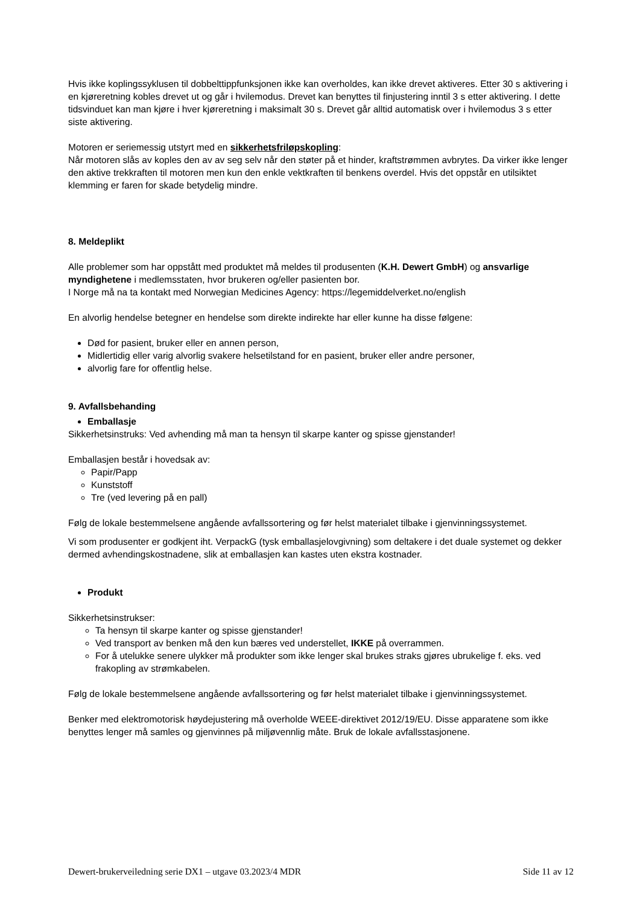Hvis ikke koplingssyklusen til dobbelttippfunksjonen ikke kan overholdes, kan ikke drevet aktiveres. Etter 30 s aktivering i en kjøreretning kobles drevet ut og går i hvilemodus. Drevet kan benyttes til finjustering inntil 3 s etter aktivering. I dette tidsvinduet kan man kjøre i hver kjøreretning i maksimalt 30 s. Drevet går alltid automatisk over i hvilemodus 3 s etter siste aktivering.
Motoren er seriemessig utstyrt med en sikkerhetsfriløpskopling:
Når motoren slås av koples den av av seg selv når den støter på et hinder, kraftstrømmen avbrytes. Da virker ikke lenger den aktive trekkraften til motoren men kun den enkle vektkraften til benkens overdel. Hvis det oppstår en utilsiktet klemming er faren for skade betydelig mindre.
8. Meldeplikt
Alle problemer som har oppstått med produktet må meldes til produsenten (K.H. Dewert GmbH) og ansvarlige myndighetene i medlemsstaten, hvor brukeren og/eller pasienten bor.
I Norge må na ta kontakt med Norwegian Medicines Agency: https://legemiddelverket.no/english
En alvorlig hendelse betegner en hendelse som direkte indirekte har eller kunne ha disse følgene:
Død for pasient, bruker eller en annen person,
Midlertidig eller varig alvorlig svakere helsetilstand for en pasient, bruker eller andre personer,
alvorlig fare for offentlig helse.
9. Avfallsbehanding
Emballasje
Sikkerhetsinstruks: Ved avhending må man ta hensyn til skarpe kanter og spisse gjenstander!
Emballasjen består i hovedsak av:
Papir/Papp
Kunststoff
Tre (ved levering på en pall)
Følg de lokale bestemmelsene angående avfallssortering og før helst materialet tilbake i gjenvinningssystemet.
Vi som produsenter er godkjent iht. VerpackG (tysk emballasjelovgivning) som deltakere i det duale systemet og dekker dermed avhendingskostnadene, slik at emballasjen kan kastes uten ekstra kostnader.
Produkt
Sikkerhetsinstrukser:
Ta hensyn til skarpe kanter og spisse gjenstander!
Ved transport av benken må den kun bæres ved understellet, IKKE på overrammen.
For å utelukke senere ulykker må produkter som ikke lenger skal brukes straks gjøres ubrukelige f. eks. ved frakopling av strømkabelen.
Følg de lokale bestemmelsene angående avfallssortering og før helst materialet tilbake i gjenvinningssystemet.
Benker med elektromotorisk høydejustering må overholde WEEE-direktivet 2012/19/EU. Disse apparatene som ikke benyttes lenger må samles og gjenvinnes på miljøvennlig måte. Bruk de lokale avfallsstasjonene.
Dewert-brukerveiledning serie DX1 – utgave 03.2023/4 MDR Side 11 av 12